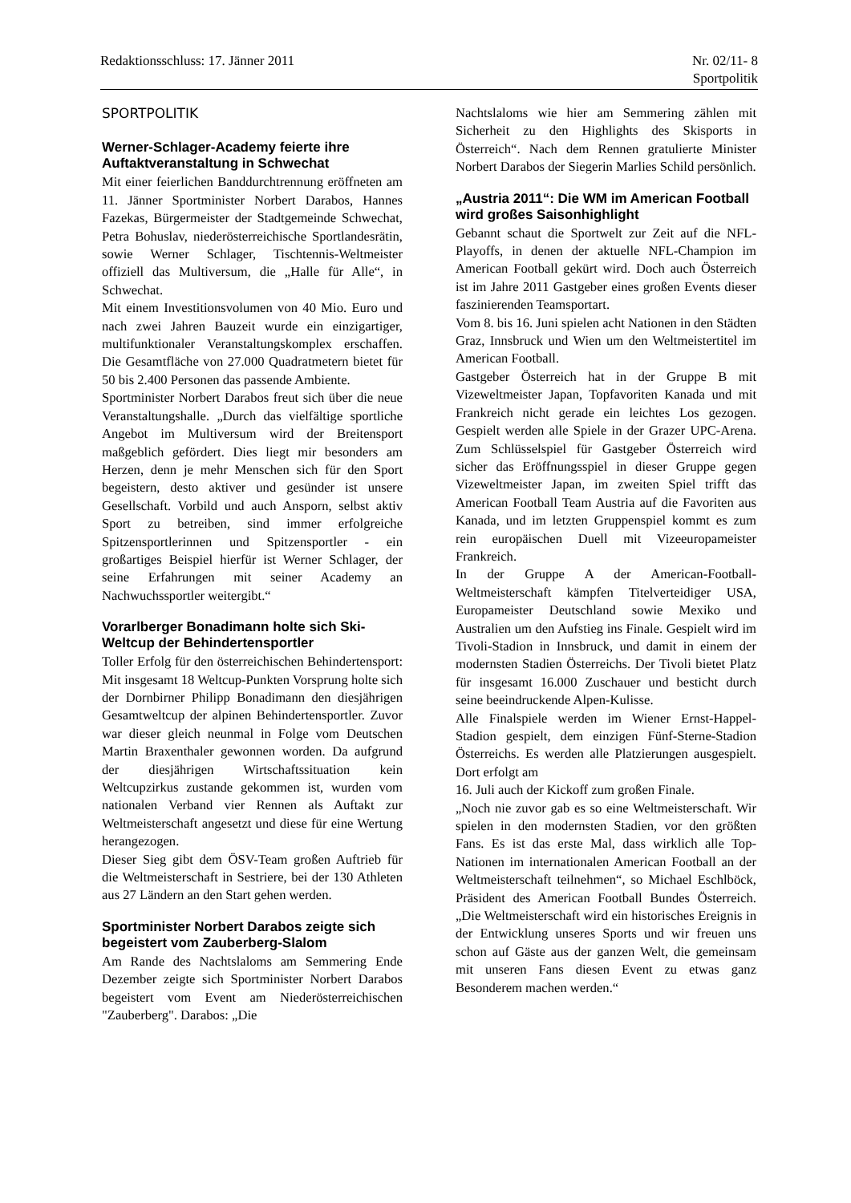Redaktionsschluss: 17. Jänner 2011
Nr. 02/11- 8
Sportpolitik
SPORTPOLITIK
Werner-Schlager-Academy feierte ihre Auftaktveranstaltung in Schwechat
Mit einer feierlichen Banddurchtrennung eröffneten am 11. Jänner Sportminister Norbert Darabos, Hannes Fazekas, Bürgermeister der Stadtgemeinde Schwechat, Petra Bohuslav, niederösterreichische Sportlandesrätin, sowie Werner Schlager, Tischtennis-Weltmeister offiziell das Multiversum, die „Halle für Alle“, in Schwechat.
Mit einem Investitionsvolumen von 40 Mio. Euro und nach zwei Jahren Bauzeit wurde ein einzigartiger, multifunktionaler Veranstaltungskomplex erschaffen. Die Gesamtfläche von 27.000 Quadratmetern bietet für 50 bis 2.400 Personen das passende Ambiente.
Sportminister Norbert Darabos freut sich über die neue Veranstaltungshalle. „Durch das vielfältige sportliche Angebot im Multiversum wird der Breitensport maßgeblich gefördert. Dies liegt mir besonders am Herzen, denn je mehr Menschen sich für den Sport begeistern, desto aktiver und gesünder ist unsere Gesellschaft. Vorbild und auch Ansporn, selbst aktiv Sport zu betreiben, sind immer erfolgreiche Spitzensportlerinnen und Spitzensportler - ein großartiges Beispiel hierfür ist Werner Schlager, der seine Erfahrungen mit seiner Academy an Nachwuchssportler weitergibt.“
Vorarlberger Bonadimann holte sich Ski-Weltcup der Behindertensportler
Toller Erfolg für den österreichischen Behindertensport: Mit insgesamt 18 Weltcup-Punkten Vorsprung holte sich der Dornbirner Philipp Bonadimann den diesjährigen Gesamtweltcup der alpinen Behindertensportler. Zuvor war dieser gleich neunmal in Folge vom Deutschen Martin Braxenthaler gewonnen worden. Da aufgrund der diesjährigen Wirtschaftssituation kein Weltcupzirkus zustande gekommen ist, wurden vom nationalen Verband vier Rennen als Auftakt zur Weltmeisterschaft angesetzt und diese für eine Wertung herangezogen.
Dieser Sieg gibt dem ÖSV-Team großen Auftrieb für die Weltmeisterschaft in Sestriere, bei der 130 Athleten aus 27 Ländern an den Start gehen werden.
Sportminister Norbert Darabos zeigte sich begeistert vom Zauberberg-Slalom
Am Rande des Nachtslaloms am Semmering Ende Dezember zeigte sich Sportminister Norbert Darabos begeistert vom Event am Niederösterreichischen "Zauberberg". Darabos: „Die
Nachtslaloms wie hier am Semmering zählen mit Sicherheit zu den Highlights des Skisports in Österreich“. Nach dem Rennen gratulierte Minister Norbert Darabos der Siegerin Marlies Schild persönlich.
„Austria 2011“: Die WM im American Football wird großes Saisonhighlight
Gebannt schaut die Sportwelt zur Zeit auf die NFL-Playoffs, in denen der aktuelle NFL-Champion im American Football gekürt wird. Doch auch Österreich ist im Jahre 2011 Gastgeber eines großen Events dieser faszinierenden Teamsportart.
Vom 8. bis 16. Juni spielen acht Nationen in den Städten Graz, Innsbruck und Wien um den Weltmeistertitel im American Football.
Gastgeber Österreich hat in der Gruppe B mit Vizeweltmeister Japan, Topfavoriten Kanada und mit Frankreich nicht gerade ein leichtes Los gezogen. Gespielt werden alle Spiele in der Grazer UPC-Arena. Zum Schlüsselspiel für Gastgeber Österreich wird sicher das Eröffnungsspiel in dieser Gruppe gegen Vizeweltmeister Japan, im zweiten Spiel trifft das American Football Team Austria auf die Favoriten aus Kanada, und im letzten Gruppenspiel kommt es zum rein europäischen Duell mit Vizeeuropameister Frankreich.
In der Gruppe A der American-Football-Weltmeisterschaft kämpfen Titelverteidiger USA, Europameister Deutschland sowie Mexiko und Australien um den Aufstieg ins Finale. Gespielt wird im Tivoli-Stadion in Innsbruck, und damit in einem der modernsten Stadien Österreichs. Der Tivoli bietet Platz für insgesamt 16.000 Zuschauer und besticht durch seine beeindruckende Alpen-Kulisse.
Alle Finalspiele werden im Wiener Ernst-Happel-Stadion gespielt, dem einzigen Fünf-Sterne-Stadion Österreichs. Es werden alle Platzierungen ausgespielt. Dort erfolgt am
16. Juli auch der Kickoff zum großen Finale.
„Noch nie zuvor gab es so eine Weltmeisterschaft. Wir spielen in den modernsten Stadien, vor den größten Fans. Es ist das erste Mal, dass wirklich alle Top-Nationen im internationalen American Football an der Weltmeisterschaft teilnehmen“, so Michael Eschlböck, Präsident des American Football Bundes Österreich. „Die Weltmeisterschaft wird ein historisches Ereignis in der Entwicklung unseres Sports und wir freuen uns schon auf Gäste aus der ganzen Welt, die gemeinsam mit unseren Fans diesen Event zu etwas ganz Besonderem machen werden.“